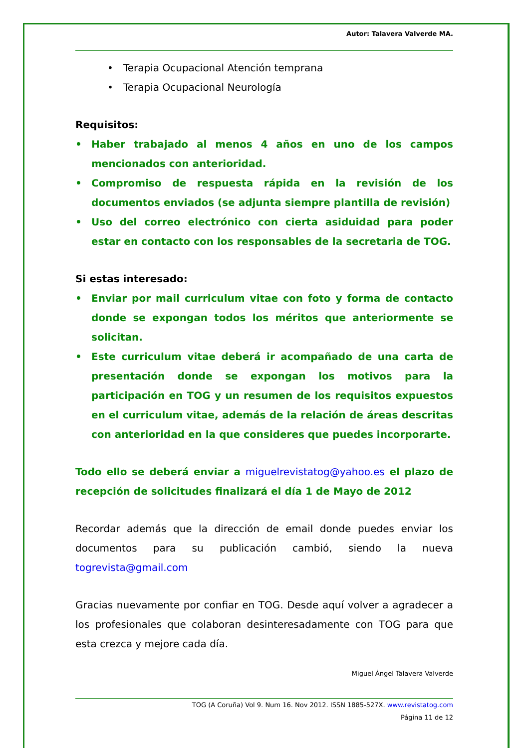Autor: Talavera Valverde MA.
• Terapia Ocupacional Atención temprana
• Terapia Ocupacional Neurología
Requisitos:
• Haber trabajado al menos 4 años en uno de los campos mencionados con anterioridad.
• Compromiso de respuesta rápida en la revisión de los documentos enviados (se adjunta siempre plantilla de revisión)
• Uso del correo electrónico con cierta asiduidad para poder estar en contacto con los responsables de la secretaria de TOG.
Si estas interesado:
• Enviar por mail curriculum vitae con foto y forma de contacto donde se expongan todos los méritos que anteriormente se solicitan.
• Este curriculum vitae deberá ir acompañado de una carta de presentación donde se expongan los motivos para la participación en TOG y un resumen de los requisitos expuestos en el curriculum vitae, además de la relación de áreas descritas con anterioridad en la que consideres que puedes incorporarte.
Todo ello se deberá enviar a miguelrevistatog@yahoo.es el plazo de recepción de solicitudes finalizará el día 1 de Mayo de 2012
Recordar además que la dirección de email donde puedes enviar los documentos para su publicación cambió, siendo la nueva togrevista@gmail.com
Gracias nuevamente por confiar en TOG. Desde aquí volver a agradecer a los profesionales que colaboran desinteresadamente con TOG para que esta crezca y mejore cada día.
Miguel Ángel Talavera Valverde
TOG (A Coruña) Vol 9. Num 16. Nov 2012. ISSN 1885-527X. www.revistatog.com
Página 11 de 12